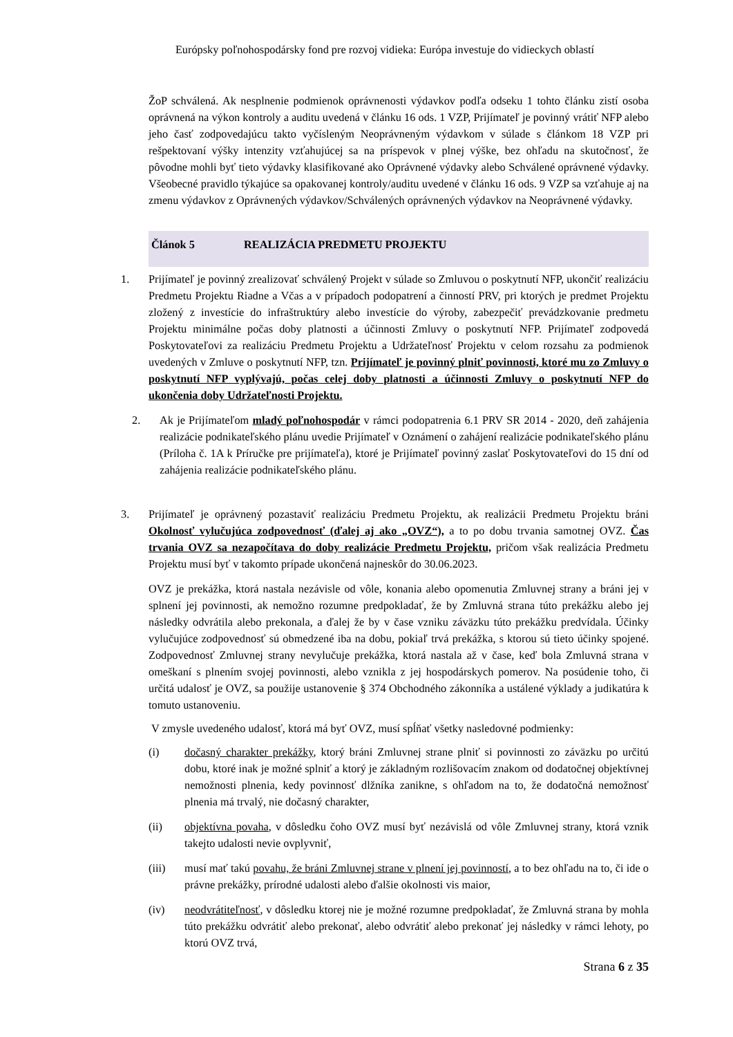Európsky poľnohospodársky fond pre rozvoj vidieka: Európa investuje do vidieckych oblastí
ŽoP schválená. Ak nesplnenie podmienok oprávnenosti výdavkov podľa odseku 1 tohto článku zistí osoba oprávnená na výkon kontroly a auditu uvedená v článku 16 ods. 1 VZP, Prijímateľ je povinný vrátiť NFP alebo jeho časť zodpovedajúcu takto vyčísleným Neoprávneným výdavkom v súlade s článkom 18 VZP pri rešpektovaní výšky intenzity vzťahujúcej sa na príspevok v plnej výške, bez ohľadu na skutočnosť, že pôvodne mohli byť tieto výdavky klasifikované ako Oprávnené výdavky alebo Schválené oprávnené výdavky. Všeobecné pravidlo týkajúce sa opakovanej kontroly/auditu uvedené v článku 16 ods. 9 VZP sa vzťahuje aj na zmenu výdavkov z Oprávnených výdavkov/Schválených oprávnených výdavkov na Neoprávnené výdavky.
Článok 5 REALIZÁCIA PREDMETU PROJEKTU
1. Prijímateľ je povinný zrealizovať schválený Projekt v súlade so Zmluvou o poskytnutí NFP, ukončiť realizáciu Predmetu Projektu Riadne a Včas a v prípadoch podopatrení a činností PRV, pri ktorých je predmet Projektu zložený z investície do infraštruktúry alebo investície do výroby, zabezpečiť prevádzkovanie predmetu Projektu minimálne počas doby platnosti a účinnosti Zmluvy o poskytnutí NFP. Prijímateľ zodpovedá Poskytovateľovi za realizáciu Predmetu Projektu a Udržateľnosť Projektu v celom rozsahu za podmienok uvedených v Zmluve o poskytnutí NFP, tzn. Prijímateľ je povinný plniť povinnosti, ktoré mu zo Zmluvy o poskytnutí NFP vyplývajú, počas celej doby platnosti a účinnosti Zmluvy o poskytnutí NFP do ukončenia doby Udržateľnosti Projektu.
2. Ak je Prijímateľom mladý poľnohospodár v rámci podopatrenia 6.1 PRV SR 2014 - 2020, deň zahájenia realizácie podnikateľského plánu uvedie Prijímateľ v Oznámení o zahájení realizácie podnikateľského plánu (Príloha č. 1A k Príručke pre prijímateľa), ktoré je Prijímateľ povinný zaslať Poskytovateľovi do 15 dní od zahájenia realizácie podnikateľského plánu.
3. Prijímateľ je oprávnený pozastaviť realizáciu Predmetu Projektu, ak realizácii Predmetu Projektu bráni Okolnosť vylučujúca zodpovednosť (ďalej aj ako „OVZ“), a to po dobu trvania samotnej OVZ. Čas trvania OVZ sa nezapočítava do doby realizácie Predmetu Projektu, pričom však realizácia Predmetu Projektu musí byť v takomto prípade ukončená najneskôr do 30.06.2023.
OVZ je prekážka, ktorá nastala nezávisle od vôle, konania alebo opomenutia Zmluvnej strany a bráni jej v splnení jej povinnosti, ak nemožno rozumne predpokladať, že by Zmluvná strana túto prekážku alebo jej následky odvrátila alebo prekonala, a ďalej že by v čase vzniku záväzku túto prekážku predvídala. Účinky vylučujúce zodpovednosť sú obmedzené iba na dobu, pokiaľ trvá prekážka, s ktorou sú tieto účinky spojené. Zodpovednosť Zmluvnej strany nevylučuje prekážka, ktorá nastala až v čase, keď bola Zmluvná strana v omeškaní s plnením svojej povinnosti, alebo vznikla z jej hospodárskych pomerov. Na posúdenie toho, či určitá udalosť je OVZ, sa použije ustanovenie § 374 Obchodného zákonníka a ustálené výklady a judikatúra k tomuto ustanoveniu.
V zmysle uvedeného udalosť, ktorá má byť OVZ, musí spĺňať všetky nasledovné podmienky:
(i) dočasný charakter prekážky, ktorý bráni Zmluvnej strane plniť si povinnosti zo záväzku po určitú dobu, ktoré inak je možné splniť a ktorý je základným rozlišovacím znakom od dodatočnej objektívnej nemožnosti plnenia, kedy povinnosť dlžníka zanikne, s ohľadom na to, že dodatočná nemožnosť plnenia má trvalý, nie dočasný charakter,
(ii) objektívna povaha, v dôsledku čoho OVZ musí byť nezávislá od vôle Zmluvnej strany, ktorá vznik takejto udalosti nevie ovplyvniť,
(iii) musí mať takú povahu, že bráni Zmluvnej strane v plnení jej povinností, a to bez ohľadu na to, či ide o právne prekážky, prírodné udalosti alebo ďalšie okolnosti vis maior,
(iv) neodvrátiteľnosť, v dôsledku ktorej nie je možné rozumne predpokladať, že Zmluvná strana by mohla túto prekážku odvrátiť alebo prekonať, alebo odvrátiť alebo prekonať jej následky v rámci lehoty, po ktorú OVZ trvá,
Strana 6 z 35